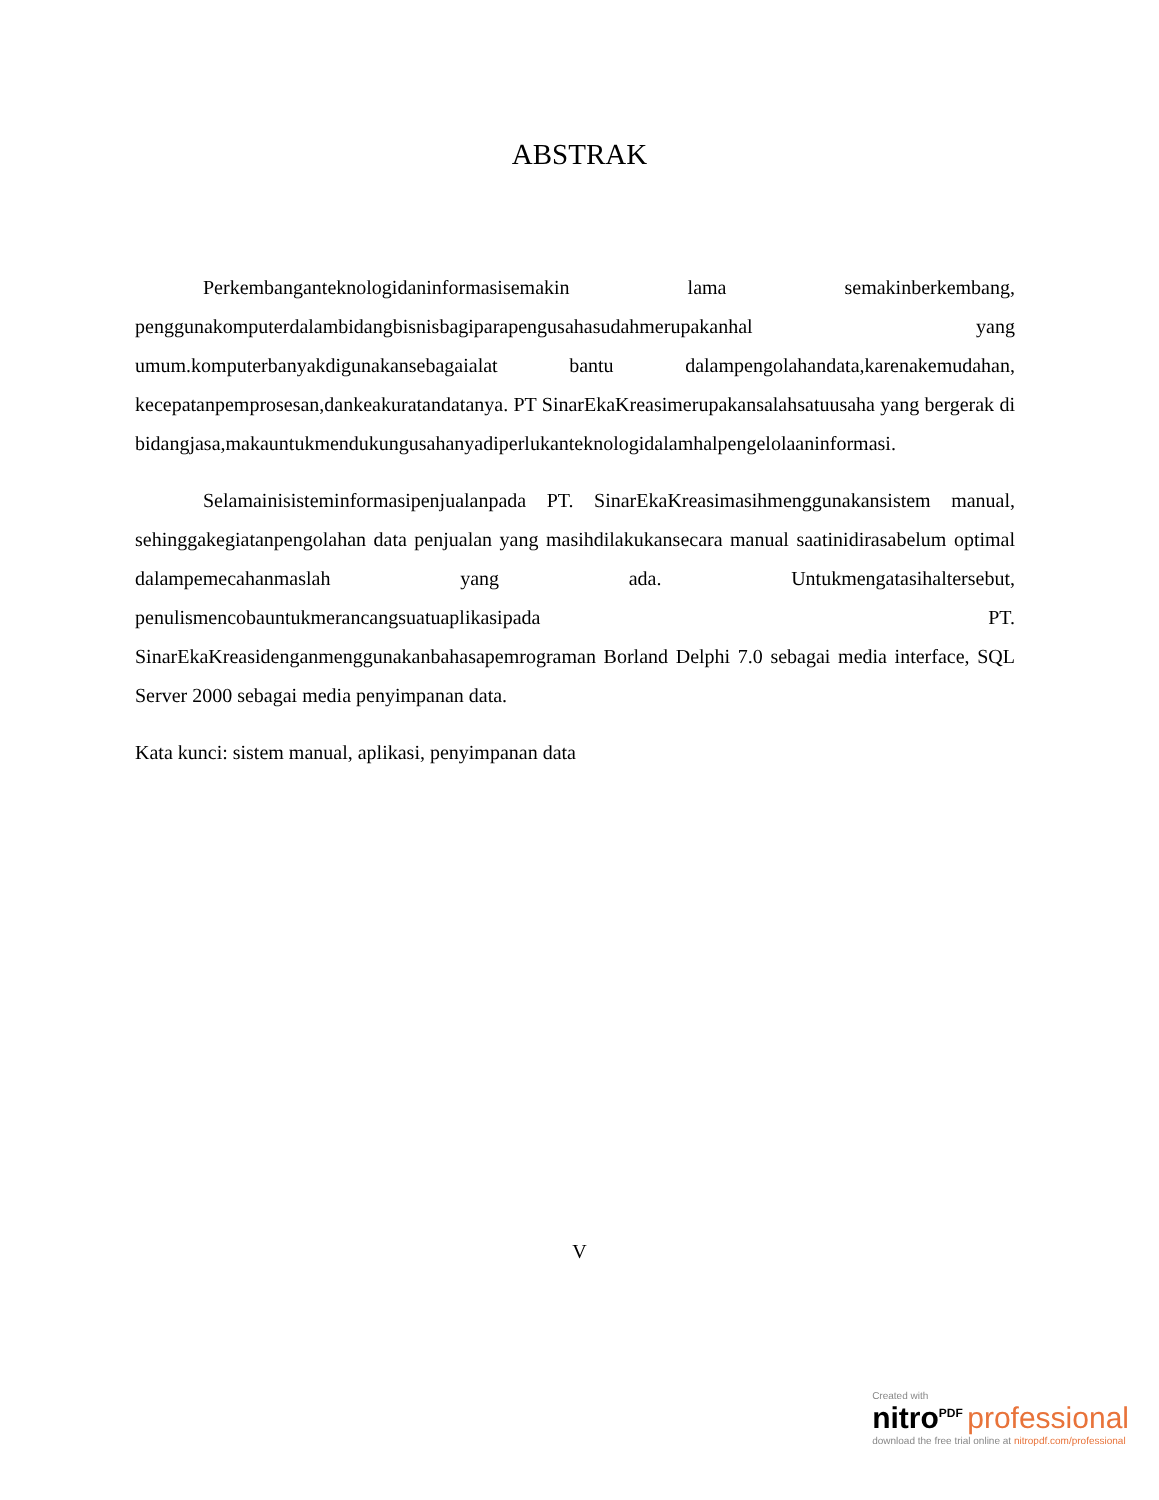ABSTRAK
Perkembanganteknologidaninformasisemakin lama semakinberkembang, penggunakomputerdalambidangbisnisbagiparapengusahasudahmerupakanhal yang umum.komputerbanyakdigunakansebagaialat bantu dalampengolahandata,karenakemudahan, kecepatanpemprosesan,dankeakuratandatanya. PT SinarEkaKreasimerupakansalahsatuusaha yang bergerak di bidangjasa,makauntukmendukungusahanyadiperlukanteknologidalamhalpengelolaaninformasi.
Selamainisisteminformasipenjualanpada PT. SinarEkaKreasimasihmenggunakansistem manual, sehinggakegiatanpengolahan data penjualan yang masihdilakukansecara manual saatinidirasabelum optimal dalampemecahanmaslah yang ada. Untukmengatasihaltersebut, penulismencobauntukmerancangsuatuaplikasipada PT. SinarEkaKreasidenganmenggunakanbahasapemrograman Borland Delphi 7.0 sebagai media interface, SQL Server 2000 sebagai media penyimpanan data.
Kata kunci: sistem manual, aplikasi, penyimpanan data
V
Created with
nitro<sup>PDF</sup> professional
download the free trial online at nitropdf.com/professional